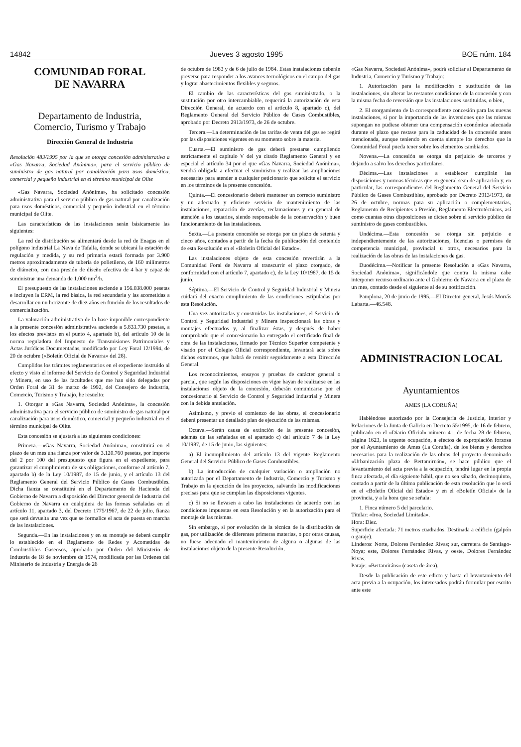14842 Jueves 3 agosto 1995 BOE núm. 184
COMUNIDAD FORAL
DE NAVARRA
Departamento de Industria,
Comercio, Turismo y Trabajo
Dirección General de Industria
Resolución 483/1995 por la que se otorga concesión administrativa a «Gas Navarra, Sociedad Anónima», para el servicio público de suministro de gas natural por canalización para usos doméstico, comercial y pequeño industrial en el término municipal de Olite
«Gas Navarra, Sociedad Anónima», ha solicitado concesión administrativa para el servicio público de gas natural por canalización para usos domésticos, comercial y pequeño industrial en el término municipal de Olite.
Las características de las instalaciones serán básicamente las siguientes:
La red de distribución se alimentará desde la red de Enagas en el polígono industrial La Nava de Tafalla, donde se ubicará la estación de regulación y medida, y su red primaria estará formada por 3.900 metros aproximadamente de tubería de polietileno, de 160 milímetros de diámetro, con una presión de diseño efectiva de 4 bar y capaz de suministrar una demanda de 1.000 nm<sup>3</sup>/h.
El presupuesto de las instalaciones asciende a 156.038.000 pesetas e incluyen la ERM, la red básica, la red secundaria y las acometidas a desarrollar en un horizonte de diez años en función de los resultados de comercialización.
La valoración administrativa de la base imponible correspondiente a la presente concesión administrativa asciende a 5.833.730 pesetas, a los efectos previstos en el punto 4, apartado b), del artículo 10 de la norma reguladora del Impuesto de Transmisiones Patrimoniales y Actas Jurídicas Documentadas, modificado por Ley Foral 12/1994, de 20 de octubre («Boletín Oficial de Navarra» del 28).
Cumplidos los trámites reglamentarios en el expediente instruido al efecto y visto el informe del Servicio de Control y Seguridad Industrial y Minera, en uso de las facultades que me han sido delegadas por Orden Foral de 31 de marzo de 1992, del Consejero de Industria, Comercio, Turismo y Trabajo, he resuelto:
1. Otorgar a «Gas Navarra, Sociedad Anónima», la concesión administrativa para el servicio público de suministro de gas natural por canalización para usos doméstico, comercial y pequeño industrial en el término municipal de Olite.
Esta concesión se ajustará a las siguientes condiciones:
Primera.—«Gas Navarra, Sociedad Anónima», constituirá en el plazo de un mes una fianza por valor de 3.120.760 pesetas, por importe del 2 por 100 del presupuesto que figura en el expediente, para garantizar el cumplimiento de sus obligaciones, conforme al artículo 7, apartado b) de la Ley 10/1987, de 15 de junio, y el artículo 13 del Reglamento General del Servicio Público de Gases Combustibles. Dicha fianza se constituirá en el Departamento de Hacienda del Gobierno de Navarra a disposición del Director general de Industria del Gobierno de Navarra en cualquiera de las formas señaladas en el artículo 11, apartado 3, del Decreto 1775/1967, de 22 de julio, fianza que será devuelta una vez que se formalice el acta de puesta en marcha de las instalaciones.
Segunda.—En las instalaciones y en su montaje se deberá cumplir lo establecido en el Reglamento de Redes y Acometidas de Combustibles Gaseosos, aprobado por Orden del Ministerio de Industria de 18 de noviembre de 1974, modificada por las Ordenes del Ministerio de Industria y Energía de 26
de octubre de 1983 y de 6 de julio de 1984. Estas instalaciones deberán preverse para responder a los avances tecnológicos en el campo del gas y lograr abastecimientos flexibles y seguros.
El cambio de las características del gas suministrado, o la sustitución por otro intercambiable, requerirá la autorización de esta Dirección General, de acuerdo con el artículo 8, apartado c), del Reglamento General del Servicio Público de Gases Combustibles, aprobado por Decreto 2913/1973, de 26 de octubre.
Tercera.—La determinación de las tarifas de venta del gas se regirá por las disposiciones vigentes en su momento sobre la materia.
Cuarta.—El suministro de gas deberá prestarse cumpliendo estrictamente el capítulo V del ya citado Reglamento General y en especial el artículo 34 por el que «Gas Navarra, Sociedad Anónima», vendrá obligada a efectuar el suministro y realizar las ampliaciones necesarias para atender a cualquier peticionario que solicite el servicio en los términos de la presente concesión.
Quinta.—El concesionario deberá mantener un correcto suministro y un adecuado y eficiente servicio de mantenimiento de las instalaciones, reparación de averías, reclamaciones y en general de atención a los usuarios, siendo responsable de la conservación y buen funcionamiento de las instalaciones.
Sexta.—La presente concesión se otorga por un plazo de setenta y cinco años, contados a partir de la fecha de publicación del contenido de esta Resolución en el «Boletín Oficial del Estado».
Las instalaciones objeto de esta concesión revertirán a la Comunidad Foral de Navarra al transcurrir el plazo otorgado, de conformidad con el artículo 7, apartado c), de la Ley 10/1987, de 15 de junio.
Séptima.—El Servicio de Control y Seguridad Industrial y Minera cuidará del exacto cumplimiento de las condiciones estipuladas por esta Resolución.
Una vez autorizadas y construidas las instalaciones, el Servicio de Control y Seguridad Industrial y Minera inspeccionará las obras y montajes efectuados y, al finalizar éstas, y después de haber comprobado que el concesionario ha entregado el certificado final de obra de las instalaciones, firmado por Técnico Superior competente y visado por el Colegio Oficial correspondiente, levantará acta sobre dichos extremos, que habrá de remitir seguidamente a esta Dirección General.
Los reconocimientos, ensayos y pruebas de carácter general o parcial, que según las disposiciones en vigor hayan de realizarse en las instalaciones objeto de la concesión, deberán comunicarse por el concesionario al Servicio de Control y Seguridad Industrial y Minera con la debida antelación.
Asimismo, y previo el comienzo de las obras, el concesionario deberá presentar un detallado plan de ejecución de las mismas.
Octava.—Serán causa de extinción de la presente concesión, además de las señaladas en el apartado c) del artículo 7 de la Ley 10/1987, de 15 de junio, las siguientes:
a) El incumplimiento del artículo 13 del vigente Reglamento General del Servicio Público de Gases Combustibles.
b) La introducción de cualquier variación o ampliación no autorizada por el Departamento de Industria, Comercio y Turismo y Trabajo en la ejecución de los proyectos, salvando las modificaciones precisas para que se cumplan las disposiciones vigentes.
c) Si no se llevasen a cabo las instalaciones de acuerdo con las condiciones impuestas en esta Resolución y en la autorización para el montaje de las mismas.
Sin embargo, si por evolución de la técnica de la distribución de gas, por utilización de diferentes primeras materias, o por otras causas, no fuese adecuado el mantenimiento de alguna o algunas de las instalaciones objeto de la presente Resolución,
«Gas Navarra, Sociedad Anónima», podrá solicitar al Departamento de Industria, Comercio y Turismo y Trabajo:
1. Autorización para la modificación o sustitución de las instalaciones, sin alterar las restantes condiciones de la concesión y con la misma fecha de reversión que las instalaciones sustituidas, o bien,
2. El otorgamiento de la correspondiente concesión para las nuevas instalaciones, si por la importancia de las inversiones que las mismas supongan no pudiese obtener una compensación económica adecuada durante el plazo que restase para la caducidad de la concesión antes mencionada, aunque teniendo en cuenta siempre los derechos que la Comunidad Foral pueda tener sobre los elementos cambiados.
Novena.—La concesión se otorga sin perjuicio de terceros y dejando a salvo los derechos particulares.
Décima.—Las instalaciones a establecer cumplirán las disposiciones y normas técnicas que en general sean de aplicación y, en particular, las correspondientes del Reglamento General del Servicio Público de Gases Combustibles, aprobado por Decreto 2913/1973, de 26 de octubre, normas para su aplicación o complementarias, Reglamento de Recipientes a Presión, Reglamento Electrotécnicos, así como cuantas otras disposiciones se dicten sobre el servicio público de suministro de gases combustibles.
Undécima.—Esta concesión se otorga sin perjuicio e independientemente de las autorizaciones, licencias o permisos de competencia municipal, provincial u otros, necesarios para la realización de las obras de las instalaciones de gas.
Duodécima.—Notificar la presente Resolución a «Gas Navarra, Sociedad Anónima», significándole que contra la misma cabe interponer recurso ordinario ante el Gobierno de Navarra en el plazo de un mes, contado desde el siguiente al de su notificación.
Pamplona, 20 de junio de 1995.—El Director general, Jesús Morrás Labarta.—46.548.
ADMINISTRACION LOCAL
Ayuntamientos
AMES (LA CORUÑA)
Habiéndose autorizado por la Consejería de Justicia, Interior y Relaciones de la Junta de Galicia en Decreto 55/1995, de 16 de febrero, publicado en el «Diario Oficial» número 41, de fecha 28 de febrero, página 1623, la urgente ocupación, a efectos de expropiación forzosa por el Ayuntamiento de Ames (La Coruña), de los bienes y derechos necesarios para la realización de las obras del proyecto denominado «Urbanización plaza de Bertamirnán», se hace público que el levantamiento del acta previa a la ocupación, tendrá lugar en la propia finca afectada, el día siguiente hábil, que no sea sábado, decimoquinto, contado a partir de la última publicación de esta resolución que lo será en el «Boletín Oficial del Estado» y en el «Boletín Oficial» de la provincia, y a la hora que se señala:
1. Finca número 5 del parcelario.
Titular: «Iroa, Sociedad Limitada».
Hora: Diez.
Superficie afectada: 71 metros cuadrados. Destinada a edificio (galpón o garaje).
Linderos: Norte, Dolores Fernández Rivas; sur, carretera de Santiago-Noya; este, Dolores Fernández Rivas, y oeste, Dolores Fernández Rivas.
Paraje: «Bertamiráns» (caseta de área).
Desde la publicación de este edicto y hasta el levantamiento del acta previa a la ocupación, los interesados podrán formular por escrito ante este